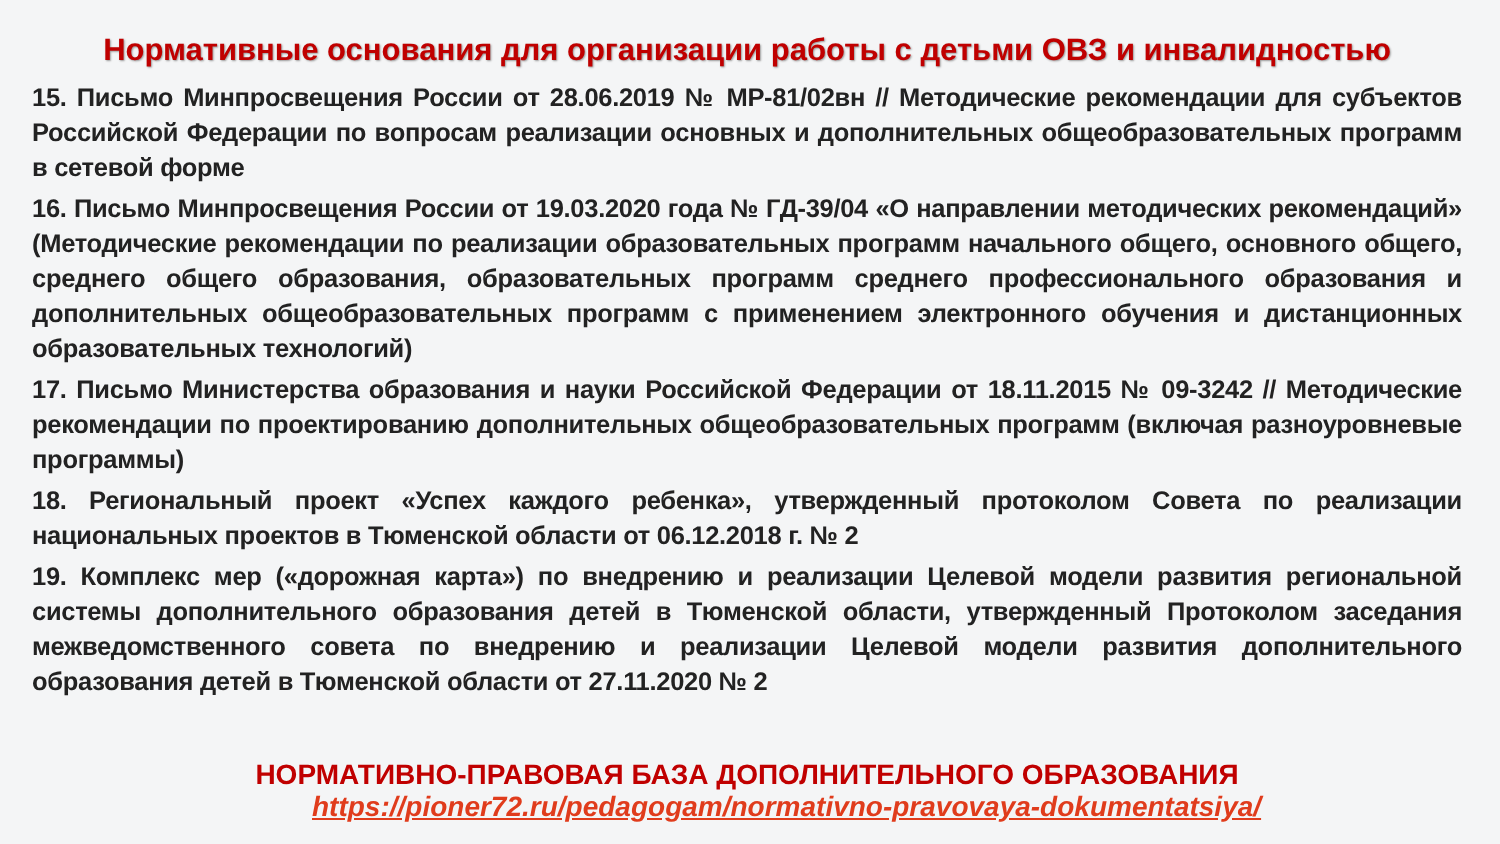Нормативные основания для организации работы с детьми ОВЗ и инвалидностью
15. Письмо Минпросвещения России от 28.06.2019 № МР-81/02вн // Методические рекомендации для субъектов Российской Федерации по вопросам реализации основных и дополнительных общеобразовательных программ в сетевой форме
16. Письмо Минпросвещения России от 19.03.2020 года № ГД-39/04 «О направлении методических рекомендаций» (Методические рекомендации по реализации образовательных программ начального общего, основного общего, среднего общего образования, образовательных программ среднего профессионального образования и дополнительных общеобразовательных программ с применением электронного обучения и дистанционных образовательных технологий)
17. Письмо Министерства образования и науки Российской Федерации от 18.11.2015 № 09-3242 // Методические рекомендации по проектированию дополнительных общеобразовательных программ (включая разноуровневые программы)
18. Региональный проект «Успех каждого ребенка», утвержденный протоколом Совета по реализации национальных проектов в Тюменской области от 06.12.2018 г. № 2
19. Комплекс мер («дорожная карта») по внедрению и реализации Целевой модели развития региональной системы дополнительного образования детей в Тюменской области, утвержденный Протоколом заседания межведомственного совета по внедрению и реализации Целевой модели развития дополнительного образования детей в Тюменской области от 27.11.2020 № 2
НОРМАТИВНО-ПРАВОВАЯ БАЗА ДОПОЛНИТЕЛЬНОГО ОБРАЗОВАНИЯ
https://pioner72.ru/pedagogam/normativno-pravovaya-dokumentatsiya/